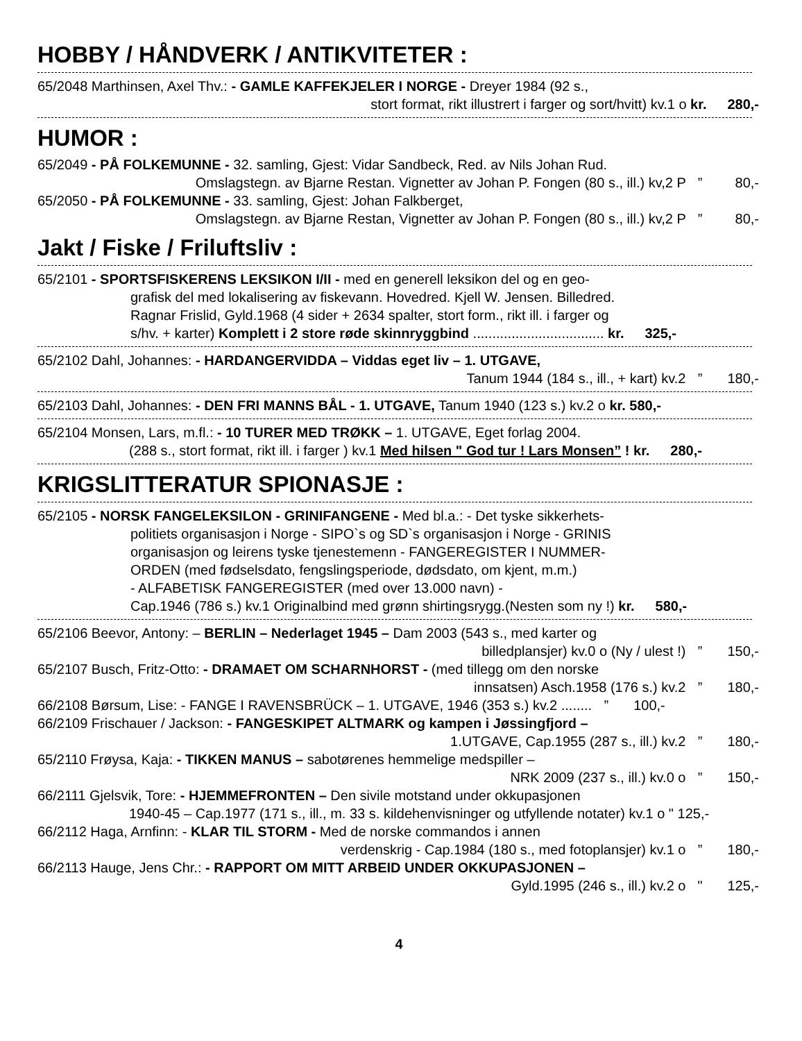HOBBY / HÅNDVERK / ANTIKVITETER :
65/2048 Marthinsen, Axel Thv.: - GAMLE KAFFEKJELER I NORGE - Dreyer 1984 (92 s.,
stort format, rikt illustrert i farger og sort/hvitt) kv.1 o kr. 280,-
HUMOR :
65/2049 - PÅ FOLKEMUNNE - 32. samling, Gjest: Vidar Sandbeck, Red. av Nils Johan Rud.
Omslagstegn. av Bjarne Restan. Vignetter av Johan P. Fongen (80 s., ill.) kv,2 P ” 80,-
65/2050 - PÅ FOLKEMUNNE - 33. samling, Gjest: Johan Falkberget,
Omslagstegn. av Bjarne Restan, Vignetter av Johan P. Fongen (80 s., ill.) kv,2 P ” 80,-
Jakt / Fiske / Friluftsliv :
65/2101 - SPORTSFISKERENS LEKSIKON I/II - med en generell leksikon del og en geo-
grafisk del med lokalisering av fiskevann. Hovedred. Kjell W. Jensen. Billedred.
Ragnar Frislid, Gyld.1968 (4 sider + 2634 spalter, stort form., rikt ill. i farger og
s/hv. + karter) Komplett i 2 store røde skinnryggbind .................................. kr. 325,-
65/2102 Dahl, Johannes: - HARDANGERVIDDA – Viddas eget liv – 1. UTGAVE,
Tanum 1944 (184 s., ill., + kart) kv.2 ” 180,-
65/2103 Dahl, Johannes: - DEN FRI MANNS BÅL - 1. UTGAVE, Tanum 1940 (123 s.) kv.2 o kr. 580,-
65/2104 Monsen, Lars, m.fl.: - 10 TURER MED TRØKK – 1. UTGAVE, Eget forlag 2004.
(288 s., stort format, rikt ill. i farger ) kv.1 Med hilsen " God tur ! Lars Monsen” ! kr. 280,-
KRIGSLITTERATUR SPIONASJE :
65/2105 - NORSK FANGELEKSILON - GRINIFANGENE - Med bl.a.: - Det tyske sikkerhets-
politiets organisasjon i Norge - SIPO`s og SD`s organisasjon i Norge - GRINIS
organisasjon og leirens tyske tjenestemenn - FANGEREGISTER I NUMMER-
ORDEN (med fødselsdato, fengslingsperiode, dødsdato, om kjent, m.m.)
- ALFABETISK FANGEREGISTER (med over 13.000 navn) -
Cap.1946 (786 s.) kv.1 Originalbind med grønn shirtingsrygg.(Nesten som ny !) kr. 580,-
65/2106 Beevor, Antony: – BERLIN – Nederlaget 1945 – Dam 2003 (543 s., med karter og
billedplansjer) kv.0 o (Ny / ulest !) ” 150,-
65/2107 Busch, Fritz-Otto: - DRAMAET OM SCHARNHORST - (med tillegg om den norske
innsatsen) Asch.1958 (176 s.) kv.2 ” 180,-
66/2108 Børsum, Lise: - FANGE I RAVENSBRÜCK – 1. UTGAVE, 1946 (353 s.) kv.2 ........ ” 100,-
66/2109 Frischauer / Jackson: - FANGESKIPET ALTMARK og kampen i Jøssingfjord –
1.UTGAVE, Cap.1955 (287 s., ill.) kv.2 ” 180,-
65/2110 Frøysa, Kaja: - TIKKEN MANUS – sabotørenes hemmelige medspiller –
NRK 2009 (237 s., ill.) kv.0 o ” 150,-
66/2111 Gjelsvik, Tore: - HJEMMEFRONTEN – Den sivile motstand under okkupasjonen
1940-45 – Cap.1977 (171 s., ill., m. 33 s. kildehenvisninger og utfyllende notater) kv.1 o " 125,-
66/2112 Haga, Arnfinn: - KLAR TIL STORM - Med de norske commandos i annen
verdenskrig - Cap.1984 (180 s., med fotoplansjer) kv.1 o ” 180,-
66/2113 Hauge, Jens Chr.: - RAPPORT OM MITT ARBEID UNDER OKKUPASJONEN –
Gyld.1995 (246 s., ill.) kv.2 o " 125,-
4